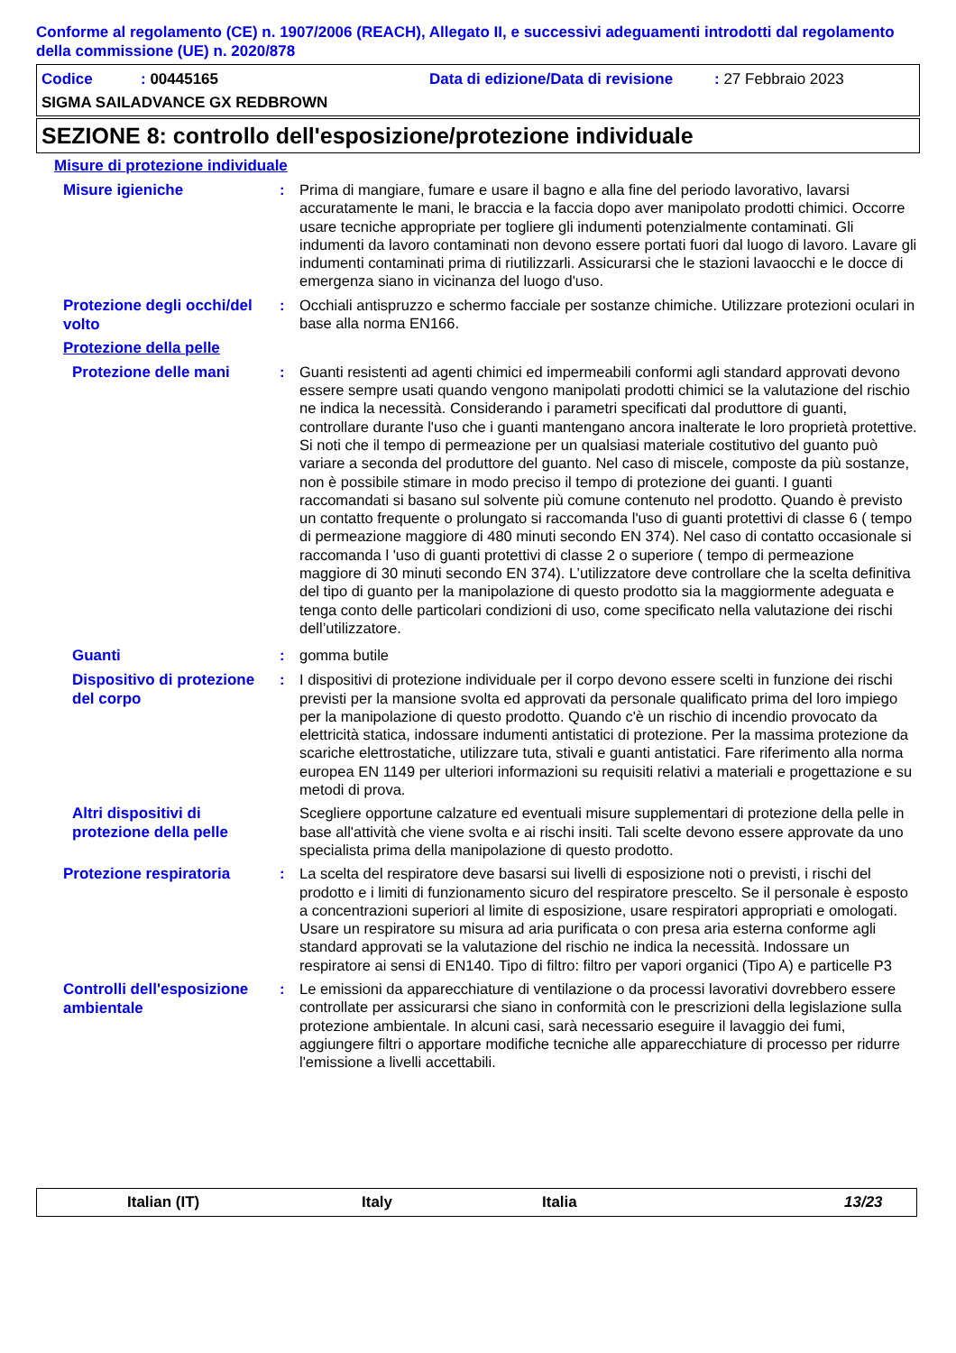Conforme al regolamento (CE) n. 1907/2006 (REACH), Allegato II, e successivi adeguamenti introdotti dal regolamento della commissione (UE) n. 2020/878
Codice: 00445165 Data di edizione/Data di revisione: 27 Febbraio 2023
SIGMA SAILADVANCE GX REDBROWN
SEZIONE 8: controllo dell'esposizione/protezione individuale
Misure di protezione individuale
Misure igieniche
: Prima di mangiare, fumare e usare il bagno e alla fine del periodo lavorativo, lavarsi accuratamente le mani, le braccia e la faccia dopo aver manipolato prodotti chimici. Occorre usare tecniche appropriate per togliere gli indumenti potenzialmente contaminati. Gli indumenti da lavoro contaminati non devono essere portati fuori dal luogo di lavoro. Lavare gli indumenti contaminati prima di riutilizzarli. Assicurarsi che le stazioni lavaocchi e le docce di emergenza siano in vicinanza del luogo d'uso.
Protezione degli occhi/del volto
: Occhiali antispruzzo e schermo facciale per sostanze chimiche. Utilizzare protezioni oculari in base alla norma EN166.
Protezione della pelle
Protezione delle mani
: Guanti resistenti ad agenti chimici ed impermeabili conformi agli standard approvati devono essere sempre usati quando vengono manipolati prodotti chimici se la valutazione del rischio ne indica la necessità. Considerando i parametri specificati dal produttore di guanti, controllare durante l'uso che i guanti mantengano ancora inalterate le loro proprietà protettive. Si noti che il tempo di permeazione per un qualsiasi materiale costitutivo del guanto può variare a seconda del produttore del guanto. Nel caso di miscele, composte da più sostanze, non è possibile stimare in modo preciso il tempo di protezione dei guanti. I guanti raccomandati si basano sul solvente più comune contenuto nel prodotto. Quando è previsto un contatto frequente o prolungato si raccomanda l'uso di guanti protettivi di classe 6 ( tempo di permeazione maggiore di 480 minuti secondo EN 374). Nel caso di contatto occasionale si raccomanda l 'uso di guanti protettivi di classe 2 o superiore ( tempo di permeazione maggiore di 30 minuti secondo EN 374). L’utilizzatore deve controllare che la scelta definitiva del tipo di guanto per la manipolazione di questo prodotto sia la maggiormente adeguata e tenga conto delle particolari condizioni di uso, come specificato nella valutazione dei rischi dell’utilizzatore.
Guanti
: gomma butile
Dispositivo di protezione del corpo
: I dispositivi di protezione individuale per il corpo devono essere scelti in funzione dei rischi previsti per la mansione svolta ed approvati da personale qualificato prima del loro impiego per la manipolazione di questo prodotto. Quando c'è un rischio di incendio provocato da elettricità statica, indossare indumenti antistatici di protezione. Per la massima protezione da scariche elettrostatiche, utilizzare tuta, stivali e guanti antistatici. Fare riferimento alla norma europea EN 1149 per ulteriori informazioni su requisiti relativi a materiali e progettazione e su metodi di prova.
Altri dispositivi di protezione della pelle
Scegliere opportune calzature ed eventuali misure supplementari di protezione della pelle in base all'attività che viene svolta e ai rischi insiti. Tali scelte devono essere approvate da uno specialista prima della manipolazione di questo prodotto.
Protezione respiratoria
: La scelta del respiratore deve basarsi sui livelli di esposizione noti o previsti, i rischi del prodotto e i limiti di funzionamento sicuro del respiratore prescelto. Se il personale è esposto a concentrazioni superiori al limite di esposizione, usare respiratori appropriati e omologati. Usare un respiratore su misura ad aria purificata o con presa aria esterna conforme agli standard approvati se la valutazione del rischio ne indica la necessità. Indossare un respiratore ai sensi di EN140. Tipo di filtro: filtro per vapori organici (Tipo A) e particelle P3
Controlli dell'esposizione ambientale
: Le emissioni da apparecchiature di ventilazione o da processi lavorativi dovrebbero essere controllate per assicurarsi che siano in conformità con le prescrizioni della legislazione sulla protezione ambientale. In alcuni casi, sarà necessario eseguire il lavaggio dei fumi, aggiungere filtri o apportare modifiche tecniche alle apparecchiature di processo per ridurre l'emissione a livelli accettabili.
Italian (IT) Italy Italia 13/23